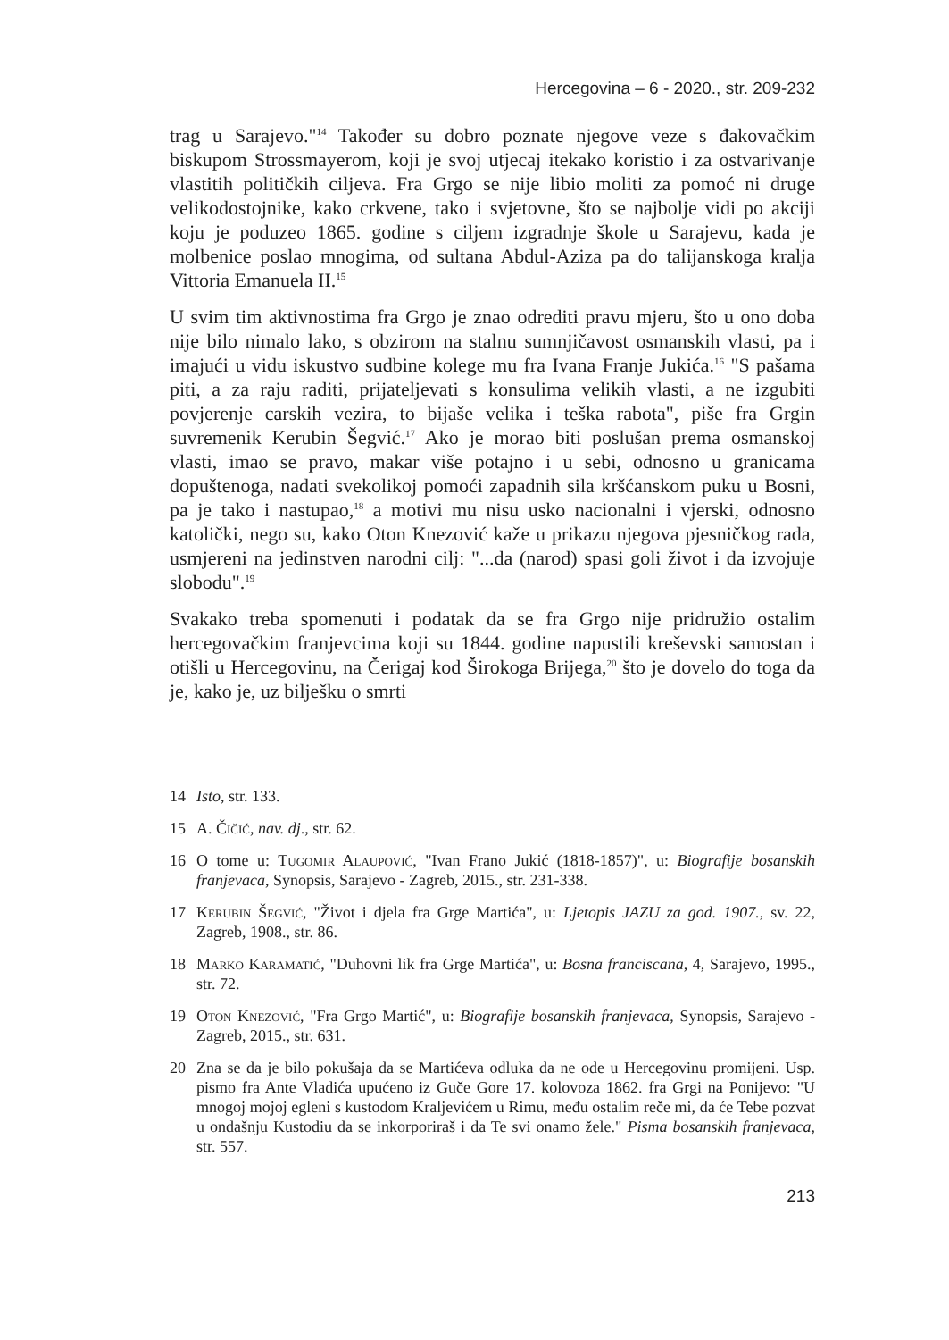Hercegovina – 6 - 2020., str. 209-232
trag u Sarajevo."<sup>14</sup> Također su dobro poznate njegove veze s đakovačkim biskupom Strossmayerom, koji je svoj utjecaj itekako koristio i za ostvarivanje vlastitih političkih ciljeva. Fra Grgo se nije libio moliti za pomoć ni druge velikodostojnike, kako crkvene, tako i svjetovne, što se najbolje vidi po akciji koju je poduzeo 1865. godine s ciljem izgradnje škole u Sarajevu, kada je molbenice poslao mnogima, od sultana Abdul-Aziza pa do talijanskoga kralja Vittoria Emanuela II.<sup>15</sup>
U svim tim aktivnostima fra Grgo je znao odrediti pravu mjeru, što u ono doba nije bilo nimalo lako, s obzirom na stalnu sumnjičavost osmanskih vlasti, pa i imajući u vidu iskustvo sudbine kolege mu fra Ivana Franje Jukića.<sup>16</sup> "S pašama piti, a za raju raditi, prijateljevati s konsulima velikih vlasti, a ne izgubiti povjerenje carskih vezira, to bijaše velika i teška rabota", piše fra Grgin suvremenik Kerubin Šegvić.<sup>17</sup> Ako je morao biti poslušan prema osmanskoj vlasti, imao se pravo, makar više potajno i u sebi, odnosno u granicama dopuštenoga, nadati svekolikoj pomoći zapadnih sila kršćanskom puku u Bosni, pa je tako i nastupao,<sup>18</sup> a motivi mu nisu usko nacionalni i vjerski, odnosno katolički, nego su, kako Oton Knezović kaže u prikazu njegova pjesničkog rada, usmjereni na jedinstven narodni cilj: "...da (narod) spasi goli život i da izvojuje slobodu".<sup>19</sup>
Svakako treba spomenuti i podatak da se fra Grgo nije pridružio ostalim hercegovačkim franjevcima koji su 1844. godine napustili kreševski samostan i otišli u Hercegovinu, na Čerigaj kod Širokoga Brijega,<sup>20</sup> što je dovelo do toga da je, kako je, uz bilješku o smrti
14 Isto, str. 133.
15 A. Čičić, nav. dj., str. 62.
16 O tome u: Tugomir Alaupović, "Ivan Frano Jukić (1818-1857)", u: Biografije bosanskih franjevaca, Synopsis, Sarajevo - Zagreb, 2015., str. 231-338.
17 Kerubin Šegvić, "Život i djela fra Grge Martića", u: Ljetopis JAZU za god. 1907., sv. 22, Zagreb, 1908., str. 86.
18 Marko Karamatić, "Duhovni lik fra Grge Martića", u: Bosna franciscana, 4, Sarajevo, 1995., str. 72.
19 Oton Knezović, "Fra Grgo Martić", u: Biografije bosanskih franjevaca, Synopsis, Sarajevo - Zagreb, 2015., str. 631.
20 Zna se da je bilo pokušaja da se Martićeva odluka da ne ode u Hercegovinu promijeni. Usp. pismo fra Ante Vladića upućeno iz Guče Gore 17. kolovoza 1862. fra Grgi na Ponijevo: "U mnogoj mojoj egleni s kustodom Kraljevićem u Rimu, među ostalim reče mi, da će Tebe pozvat u ondašnju Kustodiu da se inkorporiraš i da Te svi onamo žele." Pisma bosanskih franjevaca, str. 557.
213